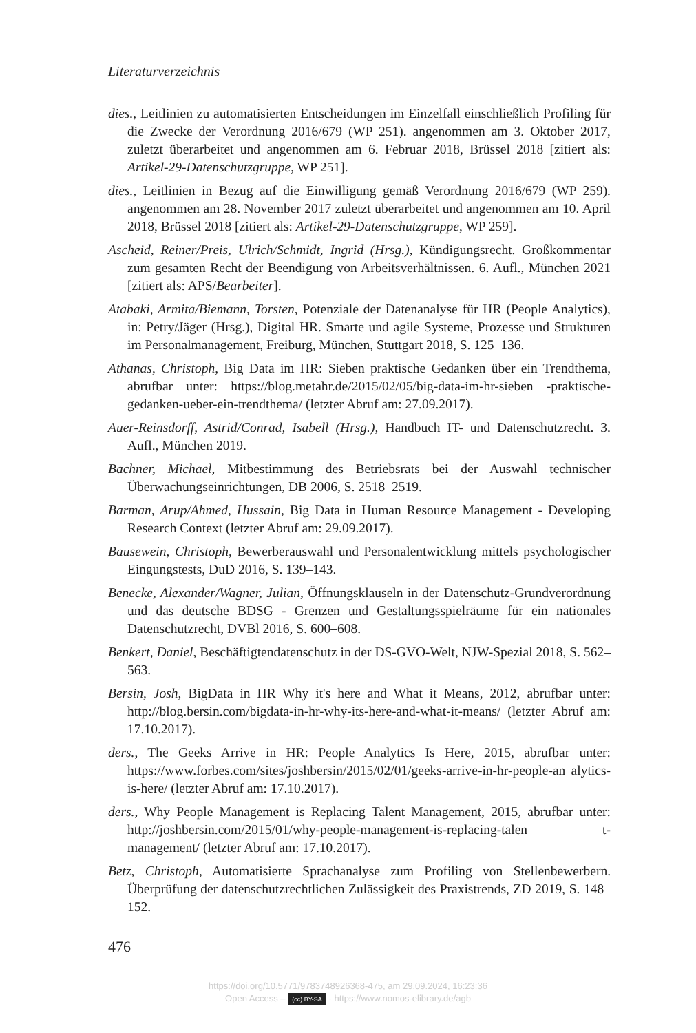Literaturverzeichnis
dies., Leitlinien zu automatisierten Entscheidungen im Einzelfall einschließlich Profiling für die Zwecke der Verordnung 2016/679 (WP 251). angenommen am 3. Oktober 2017, zuletzt überarbeitet und angenommen am 6. Februar 2018, Brüssel 2018 [zitiert als: Artikel-29-Datenschutzgruppe, WP 251].
dies., Leitlinien in Bezug auf die Einwilligung gemäß Verordnung 2016/679 (WP 259). angenommen am 28. November 2017 zuletzt überarbeitet und angenommen am 10. April 2018, Brüssel 2018 [zitiert als: Artikel-29-Datenschutzgruppe, WP 259].
Ascheid, Reiner/Preis, Ulrich/Schmidt, Ingrid (Hrsg.), Kündigungsrecht. Großkommentar zum gesamten Recht der Beendigung von Arbeitsverhältnissen. 6. Aufl., München 2021 [zitiert als: APS/Bearbeiter].
Atabaki, Armita/Biemann, Torsten, Potenziale der Datenanalyse für HR (People Analytics), in: Petry/Jäger (Hrsg.), Digital HR. Smarte und agile Systeme, Prozesse und Strukturen im Personalmanagement, Freiburg, München, Stuttgart 2018, S. 125–136.
Athanas, Christoph, Big Data im HR: Sieben praktische Gedanken über ein Trendthema, abrufbar unter: https://blog.metahr.de/2015/02/05/big-data-im-hr-sieben -praktische-gedanken-ueber-ein-trendthema/ (letzter Abruf am: 27.09.2017).
Auer-Reinsdorff, Astrid/Conrad, Isabell (Hrsg.), Handbuch IT- und Datenschutzrecht. 3. Aufl., München 2019.
Bachner, Michael, Mitbestimmung des Betriebsrats bei der Auswahl technischer Überwachungseinrichtungen, DB 2006, S. 2518–2519.
Barman, Arup/Ahmed, Hussain, Big Data in Human Resource Management - Developing Research Context (letzter Abruf am: 29.09.2017).
Bausewein, Christoph, Bewerberauswahl und Personalentwicklung mittels psychologischer Eingungstests, DuD 2016, S. 139–143.
Benecke, Alexander/Wagner, Julian, Öffnungsklauseln in der Datenschutz-Grundverordnung und das deutsche BDSG - Grenzen und Gestaltungsspielräume für ein nationales Datenschutzrecht, DVBl 2016, S. 600–608.
Benkert, Daniel, Beschäftigtendatenschutz in der DS-GVO-Welt, NJW-Spezial 2018, S. 562–563.
Bersin, Josh, BigData in HR Why it's here and What it Means, 2012, abrufbar unter: http://blog.bersin.com/bigdata-in-hr-why-its-here-and-what-it-means/ (letzter Abruf am: 17.10.2017).
ders., The Geeks Arrive in HR: People Analytics Is Here, 2015, abrufbar unter: https://www.forbes.com/sites/joshbersin/2015/02/01/geeks-arrive-in-hr-people-an alytics-is-here/ (letzter Abruf am: 17.10.2017).
ders., Why People Management is Replacing Talent Management, 2015, abrufbar unter: http://joshbersin.com/2015/01/why-people-management-is-replacing-talen t-management/ (letzter Abruf am: 17.10.2017).
Betz, Christoph, Automatisierte Sprachanalyse zum Profiling von Stellenbewerbern. Überprüfung der datenschutzrechtlichen Zulässigkeit des Praxistrends, ZD 2019, S. 148–152.
476
https://doi.org/10.5771/9783748926368-475, am 29.09.2024, 16:23:36
Open Access – (cc) BY-SA - https://www.nomos-elibrary.de/agb